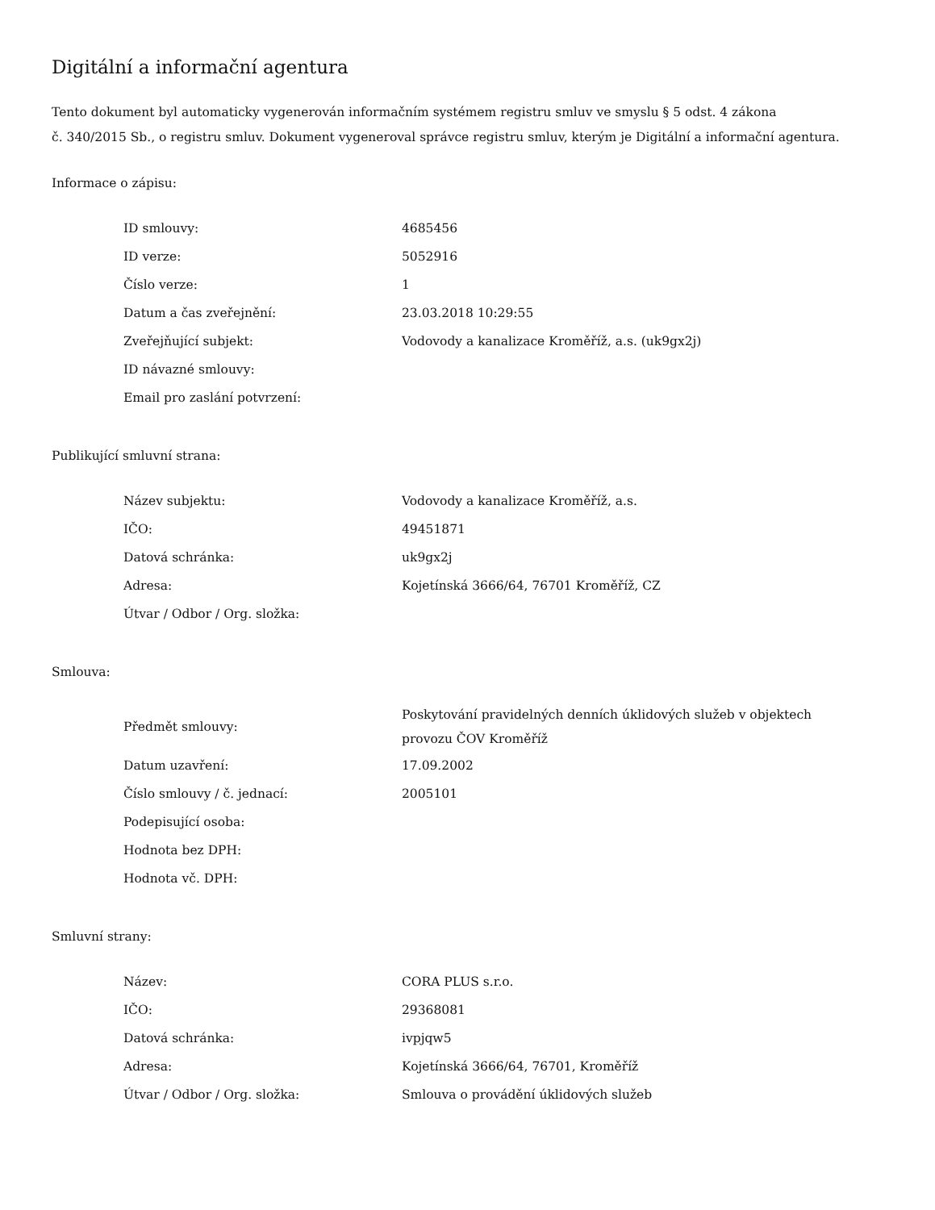Digitální a informační agentura
Tento dokument byl automaticky vygenerován informačním systémem registru smluv ve smyslu § 5 odst. 4 zákona
č. 340/2015 Sb., o registru smluv. Dokument vygeneroval správce registru smluv, kterým je Digitální a informační agentura.
Informace o zápisu:
| ID smlouvy: | 4685456 |
| ID verze: | 5052916 |
| Číslo verze: | 1 |
| Datum a čas zveřejnění: | 23.03.2018 10:29:55 |
| Zveřejňující subjekt: | Vodovody a kanalizace Kroměříž, a.s. (uk9gx2j) |
| ID návazné smlouvy: | |
| Email pro zaslání potvrzení: | |
Publikující smluvní strana:
| Název subjektu: | Vodovody a kanalizace Kroměříž, a.s. |
| IČO: | 49451871 |
| Datová schránka: | uk9gx2j |
| Adresa: | Kojetínská 3666/64, 76701 Kroměříž, CZ |
| Útvar / Odbor / Org. složka: | |
Smlouva:
| Předmět smlouvy: | Poskytování pravidelných denních úklidových služeb v objektech provozu ČOV Kroměříž |
| Datum uzavření: | 17.09.2002 |
| Číslo smlouvy / č. jednací: | 2005101 |
| Podepisující osoba: | |
| Hodnota bez DPH: | |
| Hodnota vč. DPH: | |
Smluvní strany:
| Název: | CORA PLUS s.r.o. |
| IČO: | 29368081 |
| Datová schránka: | ivpjqw5 |
| Adresa: | Kojetínská 3666/64, 76701, Kroměříž |
| Útvar / Odbor / Org. složka: | Smlouva o provádění úklidových služeb |